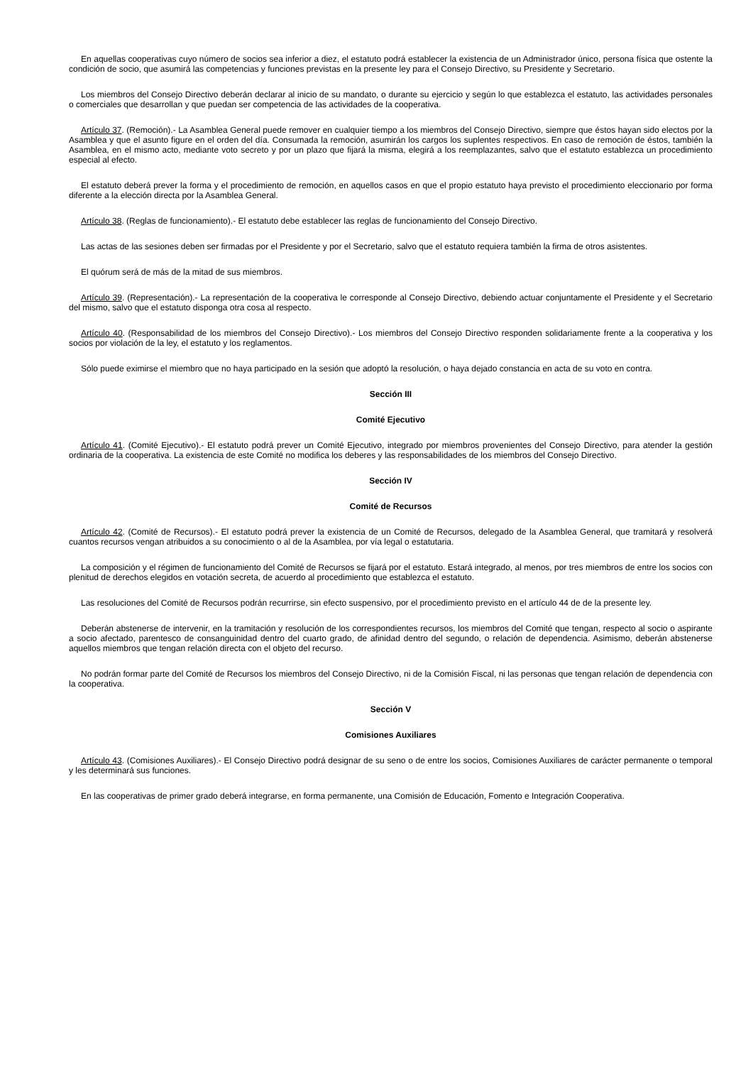En aquellas cooperativas cuyo número de socios sea inferior a diez, el estatuto podrá establecer la existencia de un Administrador único, persona física que ostente la condición de socio, que asumirá las competencias y funciones previstas en la presente ley para el Consejo Directivo, su Presidente y Secretario.
Los miembros del Consejo Directivo deberán declarar al inicio de su mandato, o durante su ejercicio y según lo que establezca el estatuto, las actividades personales o comerciales que desarrollan y que puedan ser competencia de las actividades de la cooperativa.
Artículo 37. (Remoción).- La Asamblea General puede remover en cualquier tiempo a los miembros del Consejo Directivo, siempre que éstos hayan sido electos por la Asamblea y que el asunto figure en el orden del día. Consumada la remoción, asumirán los cargos los suplentes respectivos. En caso de remoción de éstos, también la Asamblea, en el mismo acto, mediante voto secreto y por un plazo que fijará la misma, elegirá a los reemplazantes, salvo que el estatuto establezca un procedimiento especial al efecto.
El estatuto deberá prever la forma y el procedimiento de remoción, en aquellos casos en que el propio estatuto haya previsto el procedimiento eleccionario por forma diferente a la elección directa por la Asamblea General.
Artículo 38. (Reglas de funcionamiento).- El estatuto debe establecer las reglas de funcionamiento del Consejo Directivo.
Las actas de las sesiones deben ser firmadas por el Presidente y por el Secretario, salvo que el estatuto requiera también la firma de otros asistentes.
El quórum será de más de la mitad de sus miembros.
Artículo 39. (Representación).- La representación de la cooperativa le corresponde al Consejo Directivo, debiendo actuar conjuntamente el Presidente y el Secretario del mismo, salvo que el estatuto disponga otra cosa al respecto.
Artículo 40. (Responsabilidad de los miembros del Consejo Directivo).- Los miembros del Consejo Directivo responden solidariamente frente a la cooperativa y los socios por violación de la ley, el estatuto y los reglamentos.
Sólo puede eximirse el miembro que no haya participado en la sesión que adoptó la resolución, o haya dejado constancia en acta de su voto en contra.
Sección III
Comité Ejecutivo
Artículo 41. (Comité Ejecutivo).- El estatuto podrá prever un Comité Ejecutivo, integrado por miembros provenientes del Consejo Directivo, para atender la gestión ordinaria de la cooperativa. La existencia de este Comité no modifica los deberes y las responsabilidades de los miembros del Consejo Directivo.
Sección IV
Comité de Recursos
Artículo 42. (Comité de Recursos).- El estatuto podrá prever la existencia de un Comité de Recursos, delegado de la Asamblea General, que tramitará y resolverá cuantos recursos vengan atribuidos a su conocimiento o al de la Asamblea, por vía legal o estatutaria.
La composición y el régimen de funcionamiento del Comité de Recursos se fijará por el estatuto. Estará integrado, al menos, por tres miembros de entre los socios con plenitud de derechos elegidos en votación secreta, de acuerdo al procedimiento que establezca el estatuto.
Las resoluciones del Comité de Recursos podrán recurrirse, sin efecto suspensivo, por el procedimiento previsto en el artículo 44 de de la presente ley.
Deberán abstenerse de intervenir, en la tramitación y resolución de los correspondientes recursos, los miembros del Comité que tengan, respecto al socio o aspirante a socio afectado, parentesco de consanguinidad dentro del cuarto grado, de afinidad dentro del segundo, o relación de dependencia. Asimismo, deberán abstenerse aquellos miembros que tengan relación directa con el objeto del recurso.
No podrán formar parte del Comité de Recursos los miembros del Consejo Directivo, ni de la Comisión Fiscal, ni las personas que tengan relación de dependencia con la cooperativa.
Sección V
Comisiones Auxiliares
Artículo 43. (Comisiones Auxiliares).- El Consejo Directivo podrá designar de su seno o de entre los socios, Comisiones Auxiliares de carácter permanente o temporal y les determinará sus funciones.
En las cooperativas de primer grado deberá integrarse, en forma permanente, una Comisión de Educación, Fomento e Integración Cooperativa.